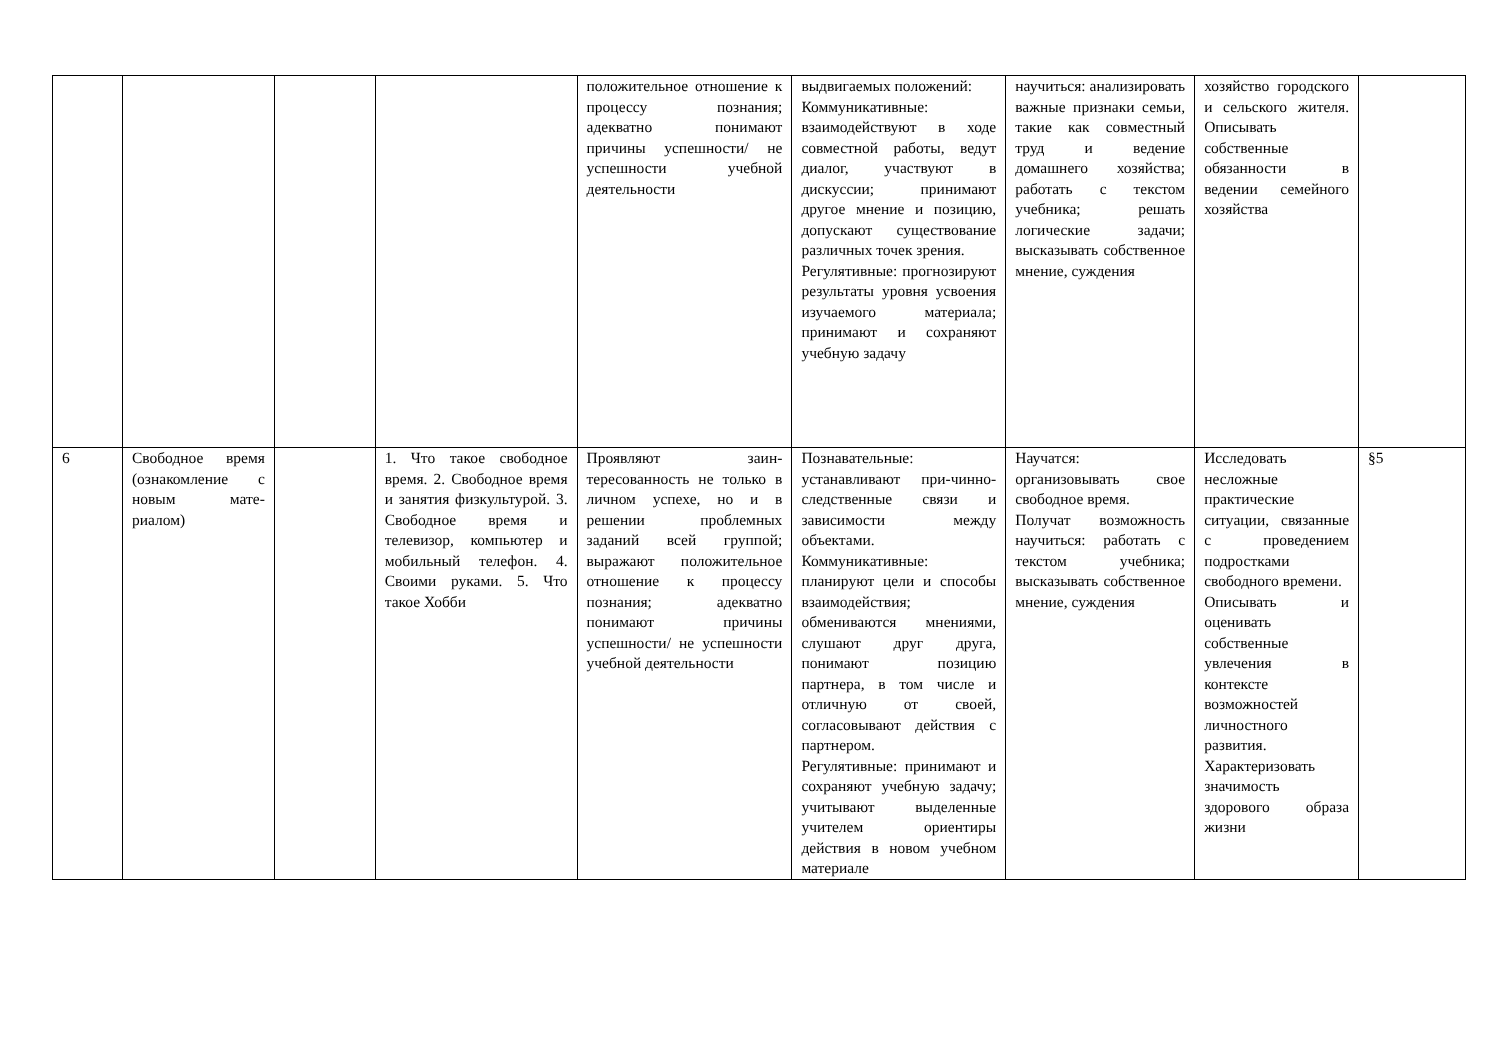| | | | | положительное отношение к процессу познания; адекватно понимают причины успешности/ не успешности учебной деятельности | выдвигаемых положений: Коммуникативные: взаимодействуют в ходе совместной работы, ведут диалог, участвуют в дискуссии; принимают другое мнение и позицию, допускают существование различных точек зрения. Регулятивные: прогнозируют результаты уровня усвоения изучаемого материала; принимают и сохраняют учебную задачу | научиться: анализировать важные признаки семьи, такие как совместный труд и ведение домашнего хозяйства; работать с текстом учебника; решать логические задачи; высказывать собственное мнение, суждения | хозяйство городского и сельского жителя. Описывать собственные обязанности в ведении семейного хозяйства | |
| 6 | Свободное время (ознакомление с новым мате-риалом) | | 1. Что такое свободное время. 2. Свободное время и занятия физкультурой. 3. Свободное время и телевизор, компьютер и мобильный телефон. 4. Своими руками. 5. Что такое Хобби | Проявляют заин-тересованность не только в личном успехе, но и в решении проблемных заданий всей группой; выражают положительное отношение к процессу познания; адекватно понимают причины успешности/ не успешности учебной деятельности | Познавательные: устанавливают при-чинно- следственные связи и зависимости между объектами. Коммуникативные: планируют цели и способы взаимодействия; обмениваются мнениями, слушают друг друга, понимают позицию партнера, в том числе и отличную от своей, согласовывают действия с партнером. Регулятивные: принимают и сохраняют учебную задачу; учитывают выделенные учителем ориентиры действия в новом учебном материале | Научатся: организовывать свое свободное время. Получат возможность научиться: работать с текстом учебника; высказывать собственное мнение, суждения | Исследовать несложные практические ситуации, связанные с проведением подростками свободного времени. Описывать и оценивать собственные увлечения в контексте возможностей личностного развития. Характеризовать значимость здорового образа жизни | §5 |